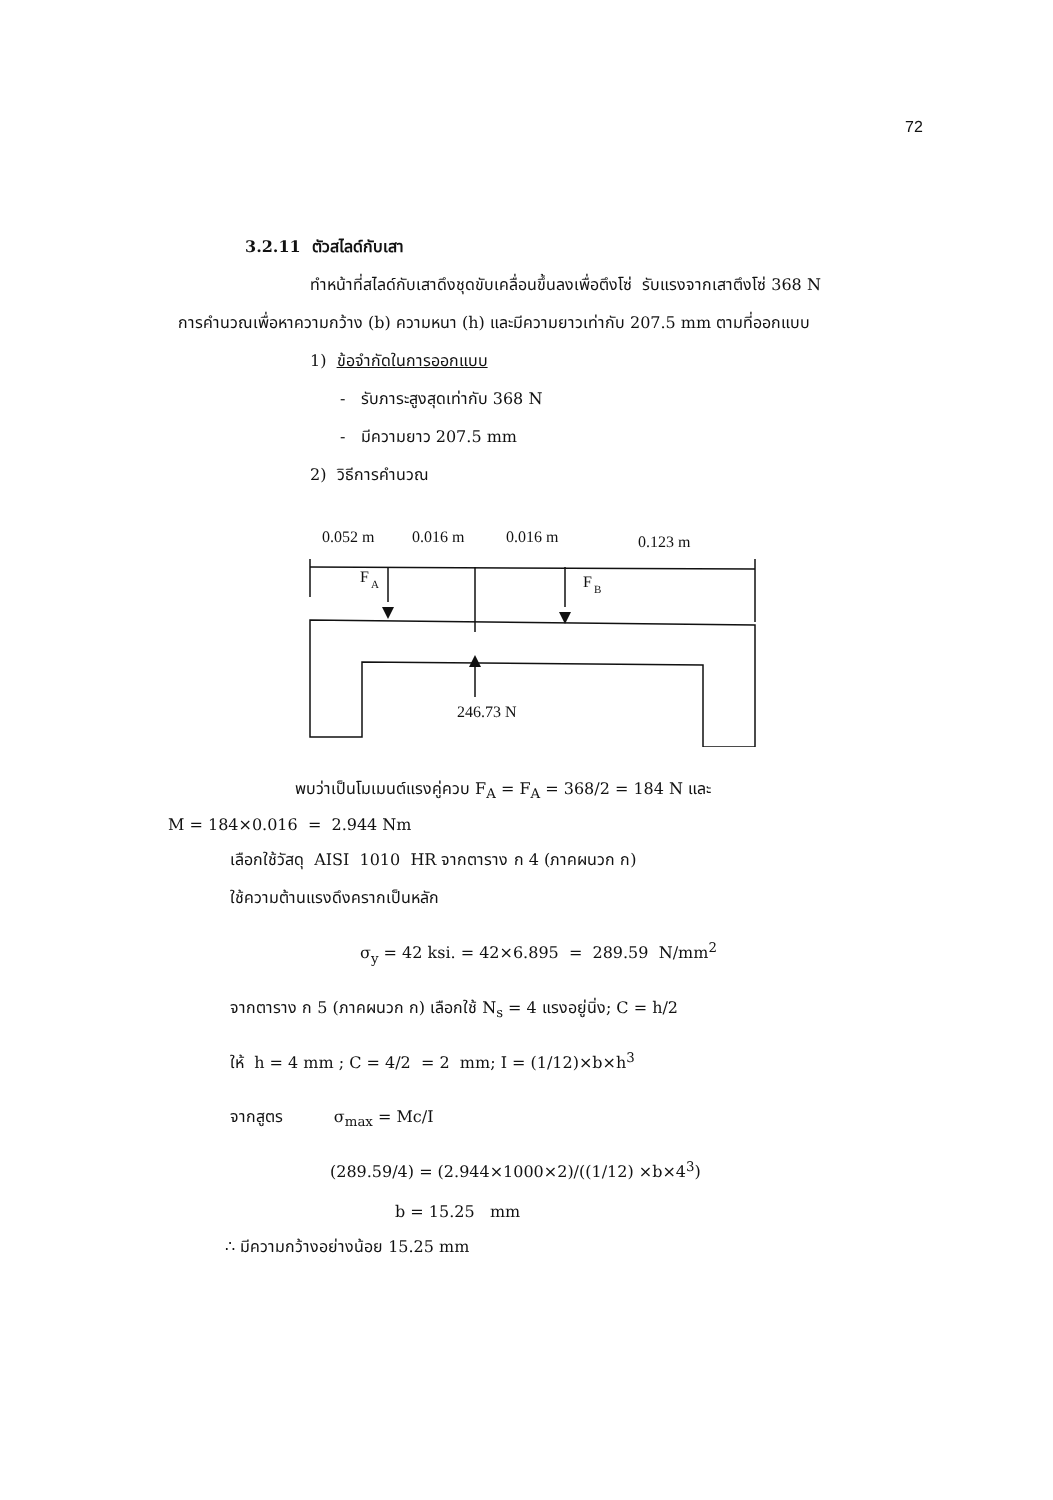72
3.2.11 ตัวสไลด์กับเสา
ทำหน้าที่สไลด์กับเสาดึงชุดขับเคลื่อนขึ้นลงเพื่อตึงโซ่ รับแรงจากเสาตึงโซ่ 368 N
การคำนวณเพื่อหาความกว้าง (b) ความหนา (h) และมีความยาวเท่ากับ 207.5 mm ตามที่ออกแบบ
1) ข้อจำกัดในการออกแบบ
- รับภาระสูงสุดเท่ากับ 368 N
- มีความยาว 207.5 mm
2) วิธีการคำนวณ
0.052 m
0.016 m
0.016 m
0.123 m
F
A
F
B
246.73 N
พบว่าเป็นโมเมนต์แรงคู่ควบ F<sub>A</sub> = F<sub>A</sub> = 368/2 = 184 N และ
M = 184×0.016 = 2.944 Nm
เลือกใช้วัสดุ AISI 1010 HR จากตาราง ก 4 (ภาคผนวก ก)
ใช้ความต้านแรงดึงครากเป็นหลัก
σ<sub>y</sub> = 42 ksi. = 42×6.895 = 289.59 N/mm<sup>2</sup>
จากตาราง ก 5 (ภาคผนวก ก) เลือกใช้ N<sub>s</sub> = 4 แรงอยู่นิ่ง; C = h/2
ให้ h = 4 mm ; C = 4/2 = 2 mm; I = (1/12)×b×h<sup>3</sup>
จากสูตร σ<sub>max</sub> = Mc/I
(289.59/4) = (2.944×1000×2)/((1/12) ×b×4<sup>3</sup>)
b = 15.25 mm
∴ มีความกว้างอย่างน้อย 15.25 mm